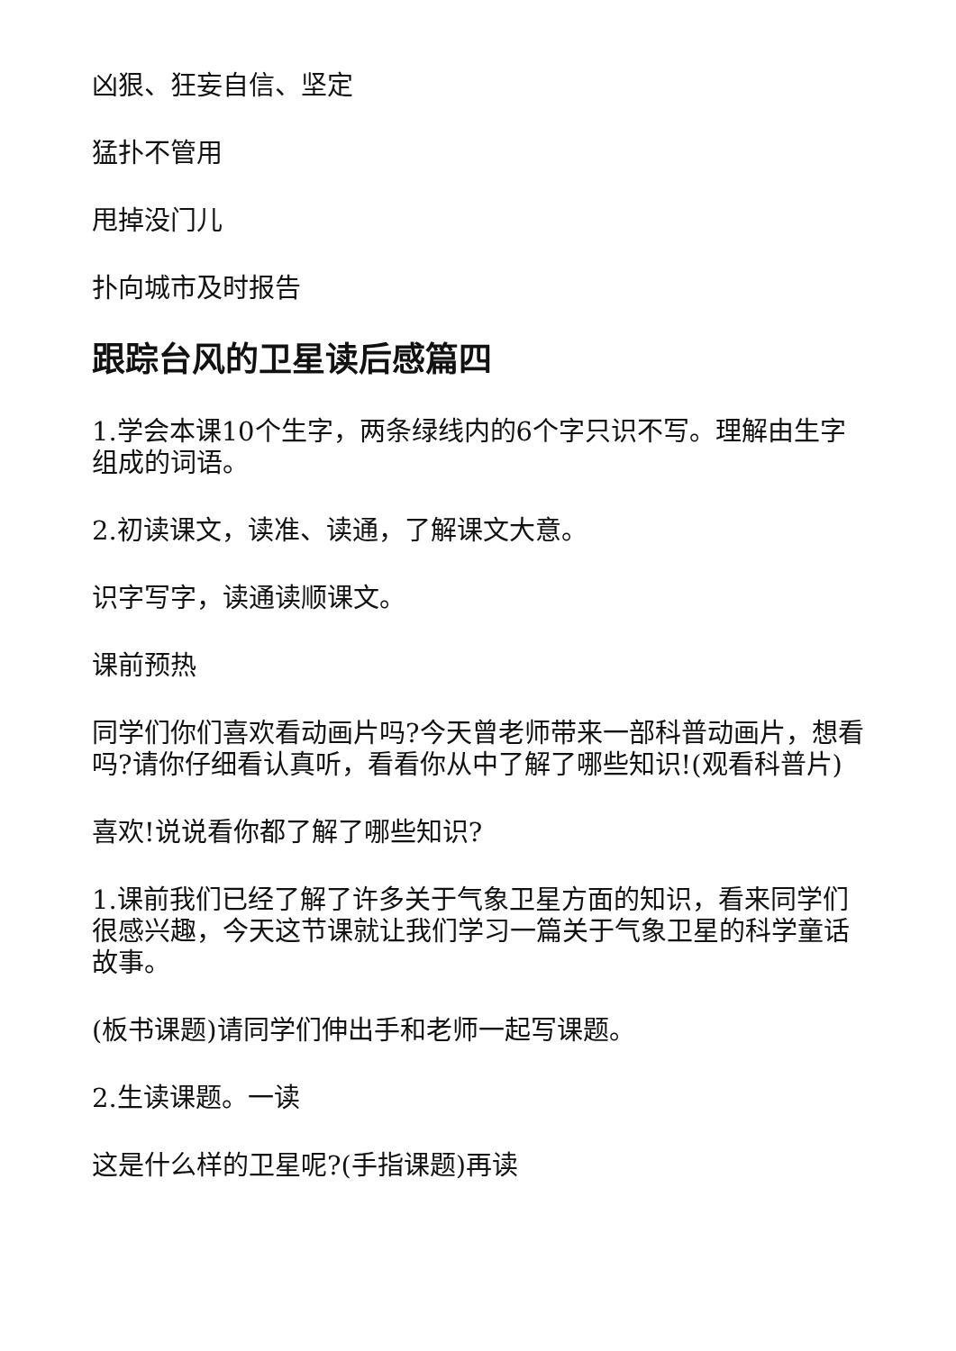凶狠、狂妄自信、坚定
猛扑不管用
甩掉没门儿
扑向城市及时报告
跟踪台风的卫星读后感篇四
1.学会本课10个生字，两条绿线内的6个字只识不写。理解由生字组成的词语。
2.初读课文，读准、读通，了解课文大意。
识字写字，读通读顺课文。
课前预热
同学们你们喜欢看动画片吗?今天曾老师带来一部科普动画片，想看吗?请你仔细看认真听，看看你从中了解了哪些知识!(观看科普片)
喜欢!说说看你都了解了哪些知识?
1.课前我们已经了解了许多关于气象卫星方面的知识，看来同学们很感兴趣，今天这节课就让我们学习一篇关于气象卫星的科学童话故事。
(板书课题)请同学们伸出手和老师一起写课题。
2.生读课题。一读
这是什么样的卫星呢?(手指课题)再读